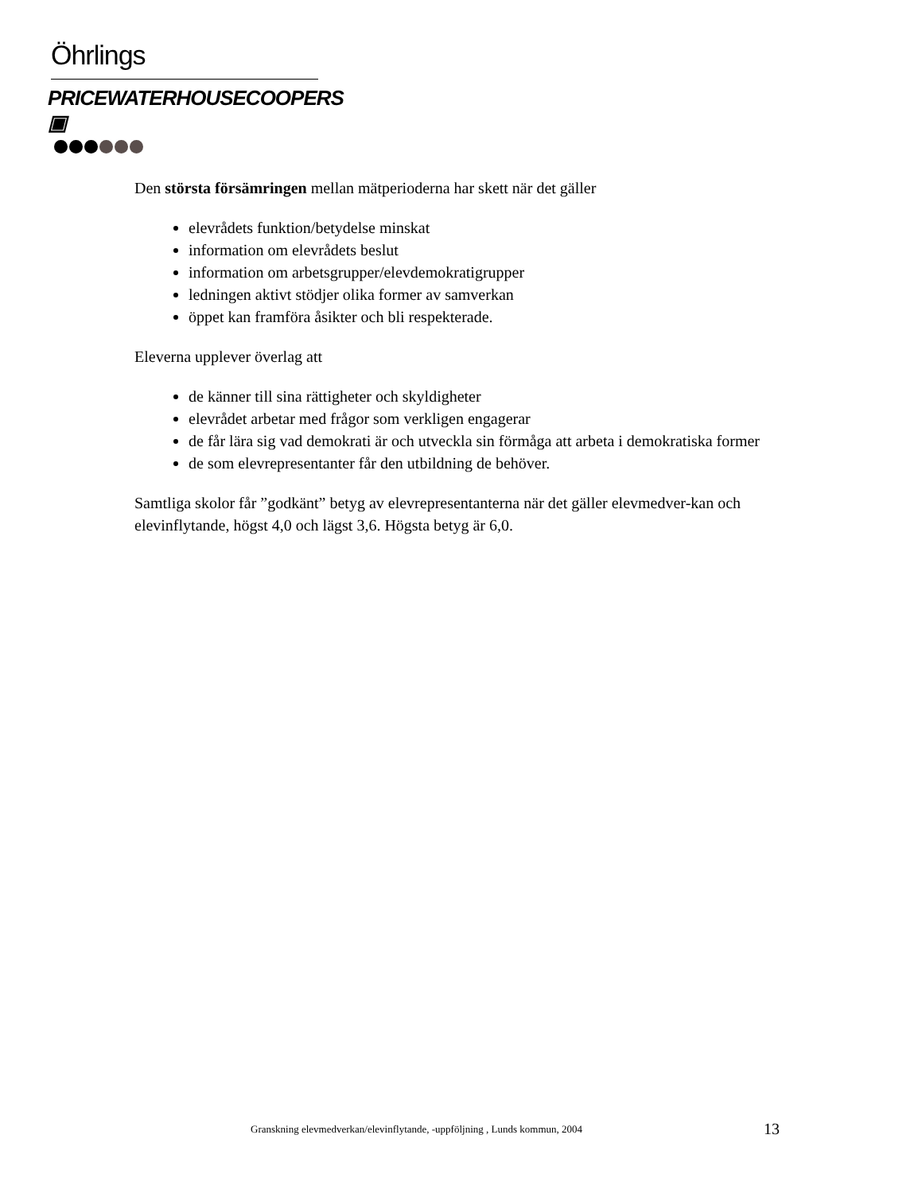Öhrlings
PRICEWATERHOUSECOOPERS ▣
Den största försämringen mellan mätperioderna har skett när det gäller
elevrådets funktion/betydelse minskat
information om elevrådets beslut
information om arbetsgrupper/elevdemokratigrupper
ledningen aktivt stödjer olika former av samverkan
öppet kan framföra åsikter och bli respekterade.
Eleverna upplever överlag att
de känner till sina rättigheter och skyldigheter
elevrådet arbetar med frågor som verkligen engagerar
de får lära sig vad demokrati är och utveckla sin förmåga att arbeta i demokratiska former
de som elevrepresentanter får den utbildning de behöver.
Samtliga skolor får ”godkänt” betyg av elevrepresentanterna när det gäller elevmedver-kan och elevinflytande, högst 4,0 och lägst 3,6. Högsta betyg är 6,0.
Granskning elevmedverkan/elevinflytande, -uppföljning , Lunds kommun, 2004
13